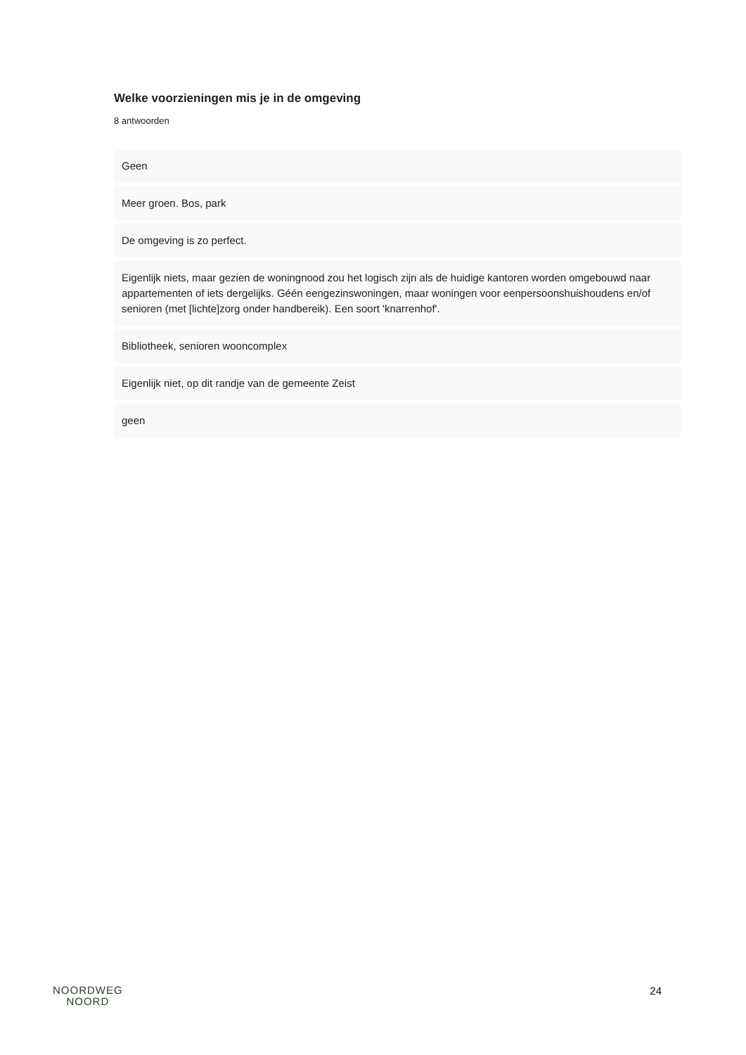Welke voorzieningen mis je in de omgeving
8 antwoorden
Geen
Meer groen. Bos, park
De omgeving is zo perfect.
Eigenlijk niets, maar gezien de woningnood zou het logisch zijn als de huidige kantoren worden omgebouwd naar appartementen of iets dergelijks. Géén eengezinswoningen, maar woningen voor eenpersoonshuishoudens en/of senioren (met [lichte]zorg onder handbereik). Een soort 'knarrenhof'.
Bibliotheek, senioren wooncomplex
Eigenlijk niet, op dit randje van de gemeente Zeist
geen
NOORDWEG
NOORD
24